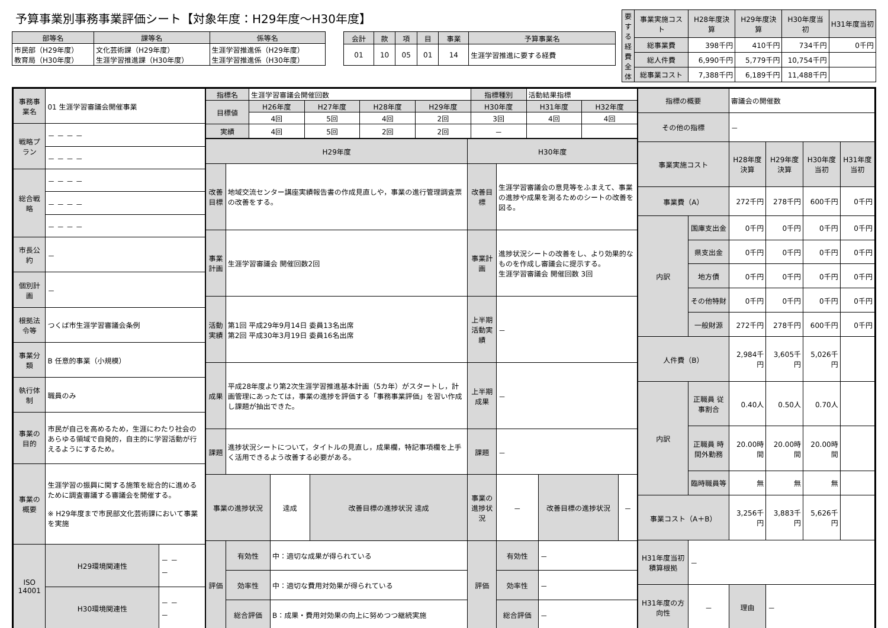予算事業別事務事業評価シート【対象年度：H29年度～H30年度】
| 部等名 | 課等名 | 係等名 |
| --- | --- | --- |
| 市民部（H29年度） 教育局（H30年度） | 文化芸術課（H29年度） 生涯学習推進課（H30年度） | 生涯学習推進係（H29年度） 生涯学習推進係（H30年度） |
| 会計 | 款 | 項 | 目 | 事業 | 予算事業名 |
| --- | --- | --- | --- | --- | --- |
| 01 | 10 | 05 | 01 | 14 | 生涯学習推進に要する経費 |
| 要する経費全体 | 事業実施コスト | H28年度決算 | H29年度決算 | H30年度当初 | H31年度当初 |
| | 総事業費 | 398千円 | 410千円 | 734千円 | 0千円 |
| | 総人件費 | 6,990千円 | 5,779千円 | 10,754千円 | |
| | 総事業コスト | 7,388千円 | 6,189千円 | 11,488千円 | |
| 事務事業名 | 01 生涯学習審議会開催事業 | |
| 戦略プラン | － － － － | |
| | － － － － | |
| 総合戦略 | － － － － | |
| | － － － － | |
| | － － － － | |
| 市長公約 | － | |
| 個別計画 | － | |
| 根拠法令等 | つくば市生涯学習審議会条例 | |
| 事業分類 | B 任意的事業（小規模） | |
| 執行体制 | 職員のみ | |
| 事業の目的 | 市民が自己を高めるため，生涯にわたり社会のあらゆる領域で自発的，自主的に学習活動が行えるようにするため。 | |
| 事業の概要 | 生涯学習の振興に関する施策を総合的に進めるために調査審議する審議会を開催する。 ※ H29年度まで市民部文化芸術課において事業を実施 | |
| ISO 14001 | H29環境関連性 | － － － |
| | H30環境関連性 | － － － |
| 指標名 | 生涯学習審議会開催回数 | | | | 指標種別 | 活動結果指標 | |
| 目標値 | H26年度 | H27年度 | H28年度 | H29年度 | H30年度 | H31年度 | H32年度 |
| | 4回 | 5回 | 4回 | 2回 | 3回 | 4回 | 4回 |
| 実績 | 4回 | 5回 | 2回 | 2回 | － | | |
| H29年度 | | | | H30年度 | | | |
| --- | --- | --- | --- | --- | --- | --- | --- |
| 改善目標 | 地域交流センター講座実績報告書の作成見直しや，事業の進行管理調査票の改善をする。 | | | 改善目標 | 生涯学習審議会の意見等をふまえて、事業の進捗や成果を測るためのシートの改善を図る。 | | |
| 事業計画 | 生涯学習審議会 開催回数2回 | | | 事業計画 | 進捗状況シートの改善をし、より効果的なものを作成し審議会に提示する。 生涯学習審議会 開催回数 3回 | | |
| 活動実績 | 第1回 平成29年9月14日 委員13名出席 第2回 平成30年3月19日 委員16名出席 | | | 上半期活動実績 | － | | |
| 成果 | 平成28年度より第2次生涯学習推進基本計画（5カ年）がスタートし，計画管理にあったては，事業の進捗を評価する「事務事業評価」を習い作成し課題が抽出できた。 | | | 上半期成果 | － | | |
| 課題 | 進捗状況シートについて，タイトルの見直し，成果欄，特記事項欄を上手く活用できるよう改善する必要がある。 | | | 課題 | － | | |
| 事業の進捗状況 | | 達成 | 改善目標の進捗状況 達成 | 事業の進捗状況 | － | 改善目標の進捗状況 | － |
| 評価 | 有効性 | 中：適切な成果が得られている | | 評価 | 有効性 | － | |
| | 効率性 | 中：適切な費用対効果が得られている | | | 効率性 | － | |
| | 総合評価 | B：成果・費用対効果の向上に努めつつ継続実施 | | | 総合評価 | － | |
| 指標の概要 | | 審議会の開催数 | | | |
| その他の指標 | | － | | | |
| 事業実施コスト | | H28年度決算 | H29年度決算 | H30年度当初 | H31年度当初 |
| 事業費（A） | | 272千円 | 278千円 | 600千円 | 0千円 |
| 内訳 | 国庫支出金 | 0千円 | 0千円 | 0千円 | 0千円 |
| | 県支出金 | 0千円 | 0千円 | 0千円 | 0千円 |
| | 地方債 | 0千円 | 0千円 | 0千円 | 0千円 |
| | その他特財 | 0千円 | 0千円 | 0千円 | 0千円 |
| | 一般財源 | 272千円 | 278千円 | 600千円 | 0千円 |
| 人件費（B） | | 2,984千円 | 3,605千円 | 5,026千円 | |
| 内訳 | 正職員 従事割合 | 0.40人 | 0.50人 | 0.70人 | |
| | 正職員 時間外勤務 | 20.00時間 | 20.00時間 | 20.00時間 | |
| | 臨時職員等 | 無 | 無 | 無 | |
| 事業コスト（A＋B） | | 3,256千円 | 3,883千円 | 5,626千円 | |
| H31年度当初積算根拠 | － | | | | |
| H31年度の方向性 | － | 理由 | － | | |